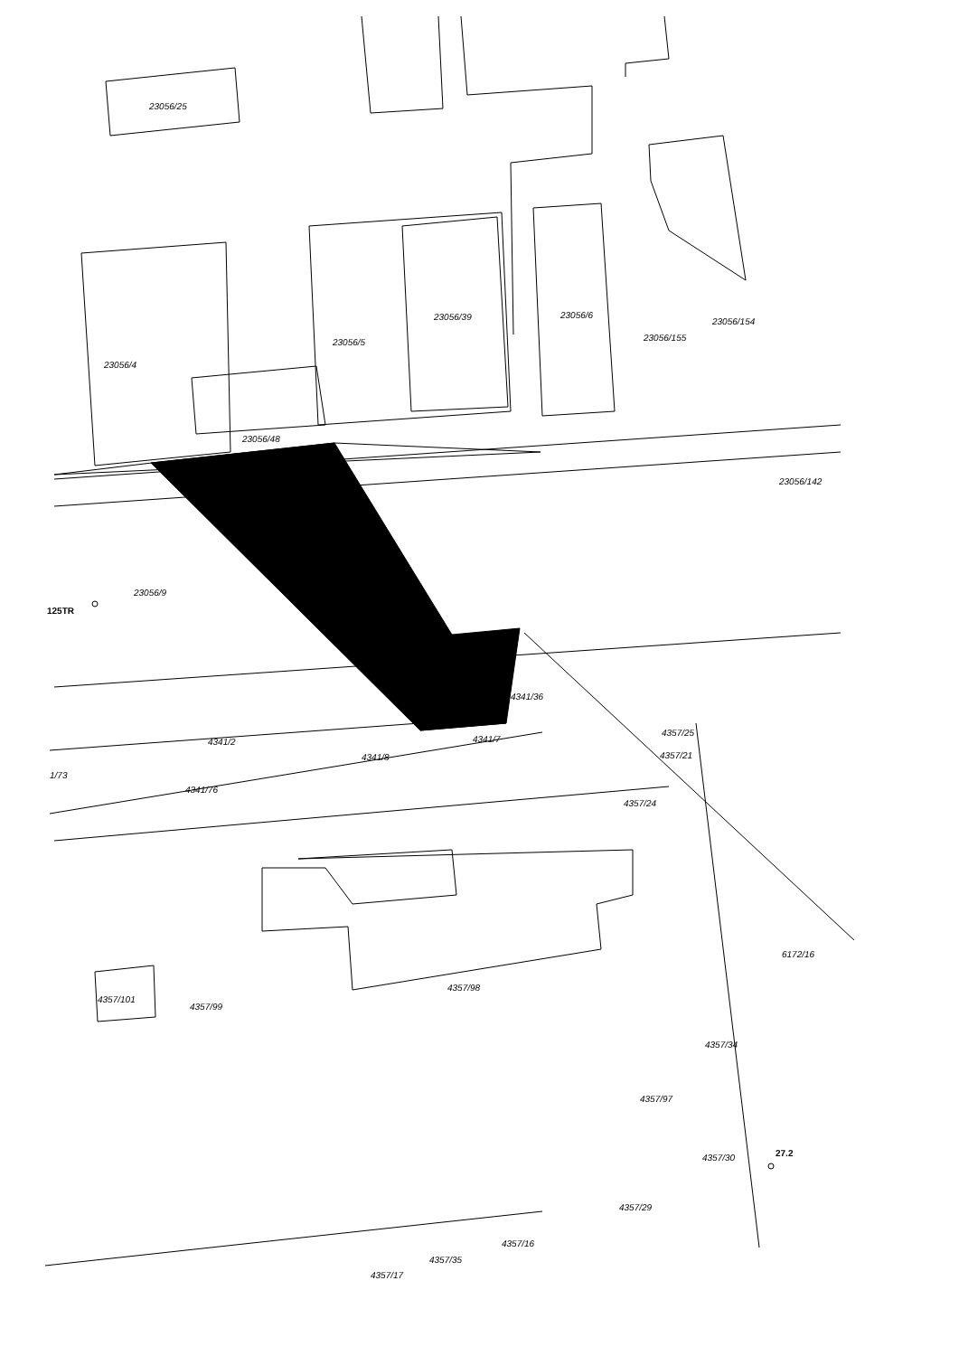23056/25
23056/4
23056/5
23056/39 23056/6
23056/155
23056/154
23056/48
23056/142
23056/9
125TR
4341/36
4341/2 4341/7
4341/8
4341/76
1/73
4357/25
4357/21
4357/24
6172/16
4357/98
4357/101
4357/99
4357/34
4357/97
4357/30 27.2
4357/29
4357/16
4357/35
4357/17